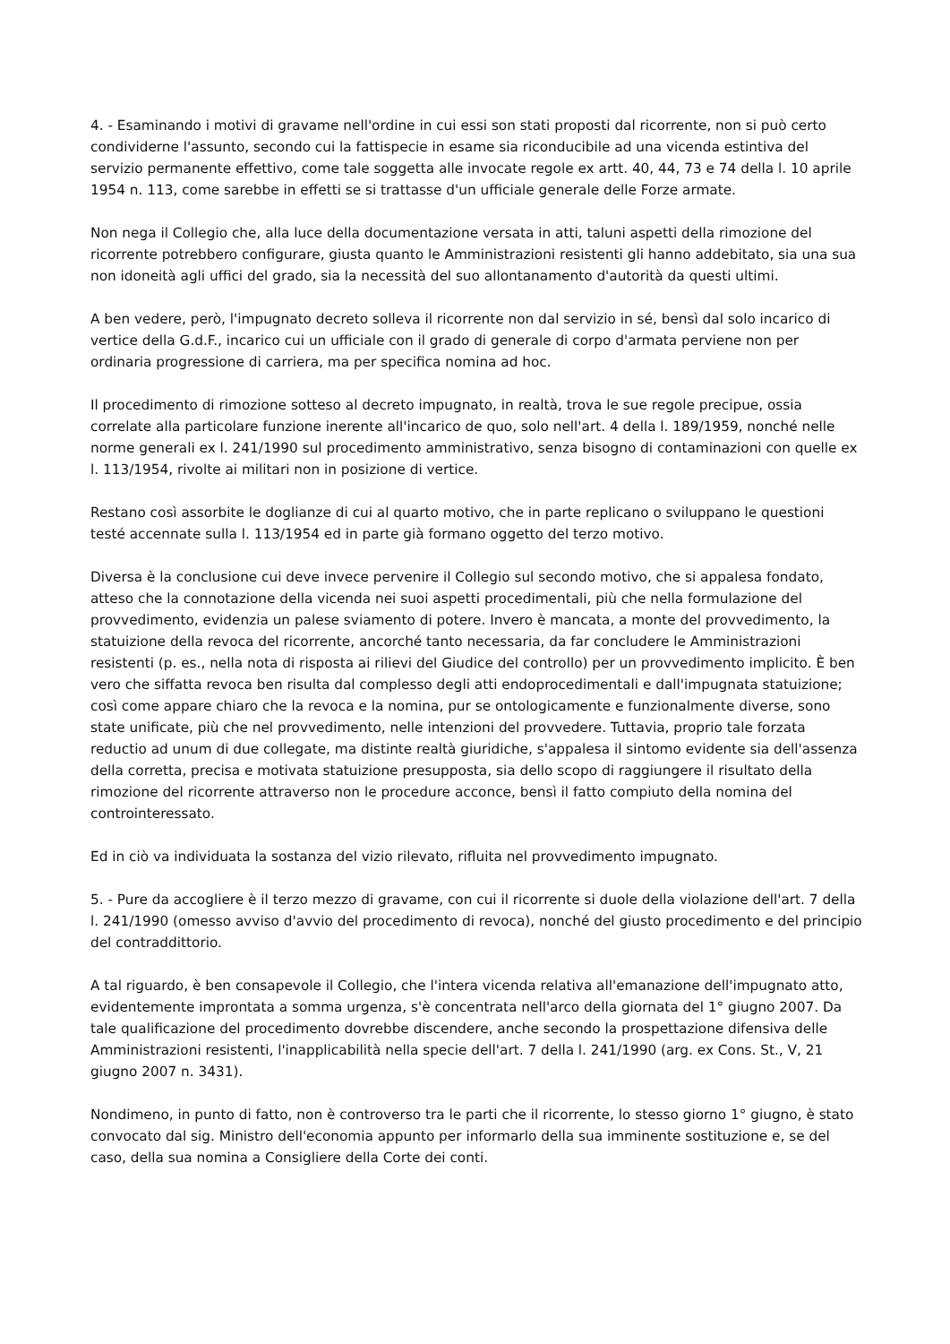4. - Esaminando i motivi di gravame nell'ordine in cui essi son stati proposti dal ricorrente, non si può certo condividerne l'assunto, secondo cui la fattispecie in esame sia riconducibile ad una vicenda estintiva del servizio permanente effettivo, come tale soggetta alle invocate regole ex artt. 40, 44, 73 e 74 della l. 10 aprile 1954 n. 113, come sarebbe in effetti se si trattasse d'un ufficiale generale delle Forze armate.
Non nega il Collegio che, alla luce della documentazione versata in atti, taluni aspetti della rimozione del ricorrente potrebbero configurare, giusta quanto le Amministrazioni resistenti gli hanno addebitato, sia una sua non idoneità agli uffici del grado, sia la necessità del suo allontanamento d'autorità da questi ultimi.
A ben vedere, però, l'impugnato decreto solleva il ricorrente non dal servizio in sé, bensì dal solo incarico di vertice della G.d.F., incarico cui un ufficiale con il grado di generale di corpo d'armata perviene non per ordinaria progressione di carriera, ma per specifica nomina ad hoc.
Il procedimento di rimozione sotteso al decreto impugnato, in realtà, trova le sue regole precipue, ossia correlate alla particolare funzione inerente all'incarico de quo, solo nell'art. 4 della l. 189/1959, nonché nelle norme generali ex l. 241/1990 sul procedimento amministrativo, senza bisogno di contaminazioni con quelle ex l. 113/1954, rivolte ai militari non in posizione di vertice.
Restano così assorbite le doglianze di cui al quarto motivo, che in parte replicano o sviluppano le questioni testé accennate sulla l. 113/1954 ed in parte già formano oggetto del terzo motivo.
Diversa è la conclusione cui deve invece pervenire il Collegio sul secondo motivo, che si appalesa fondato, atteso che la connotazione della vicenda nei suoi aspetti procedimentali, più che nella formulazione del provvedimento, evidenzia un palese sviamento di potere. Invero è mancata, a monte del provvedimento, la statuizione della revoca del ricorrente, ancorché tanto necessaria, da far concludere le Amministrazioni resistenti (p. es., nella nota di risposta ai rilievi del Giudice del controllo) per un provvedimento implicito. È ben vero che siffatta revoca ben risulta dal complesso degli atti endoprocedimentali e dall'impugnata statuizione; così come appare chiaro che la revoca e la nomina, pur se ontologicamente e funzionalmente diverse, sono state unificate, più che nel provvedimento, nelle intenzioni del provvedere. Tuttavia, proprio tale forzata reductio ad unum di due collegate, ma distinte realtà giuridiche, s'appalesa il sintomo evidente sia dell'assenza della corretta, precisa e motivata statuizione presupposta, sia dello scopo di raggiungere il risultato della rimozione del ricorrente attraverso non le procedure acconce, bensì il fatto compiuto della nomina del controinteressato.
Ed in ciò va individuata la sostanza del vizio rilevato, rifluita nel provvedimento impugnato.
5. - Pure da accogliere è il terzo mezzo di gravame, con cui il ricorrente si duole della violazione dell'art. 7 della l. 241/1990 (omesso avviso d'avvio del procedimento di revoca), nonché del giusto procedimento e del principio del contraddittorio.
A tal riguardo, è ben consapevole il Collegio, che l'intera vicenda relativa all'emanazione dell'impugnato atto, evidentemente improntata a somma urgenza, s'è concentrata nell'arco della giornata del 1° giugno 2007. Da tale qualificazione del procedimento dovrebbe discendere, anche secondo la prospettazione difensiva delle Amministrazioni resistenti, l'inapplicabilità nella specie dell'art. 7 della l. 241/1990 (arg. ex Cons. St., V, 21 giugno 2007 n. 3431).
Nondimeno, in punto di fatto, non è controverso tra le parti che il ricorrente, lo stesso giorno 1° giugno, è stato convocato dal sig. Ministro dell'economia appunto per informarlo della sua imminente sostituzione e, se del caso, della sua nomina a Consigliere della Corte dei conti.